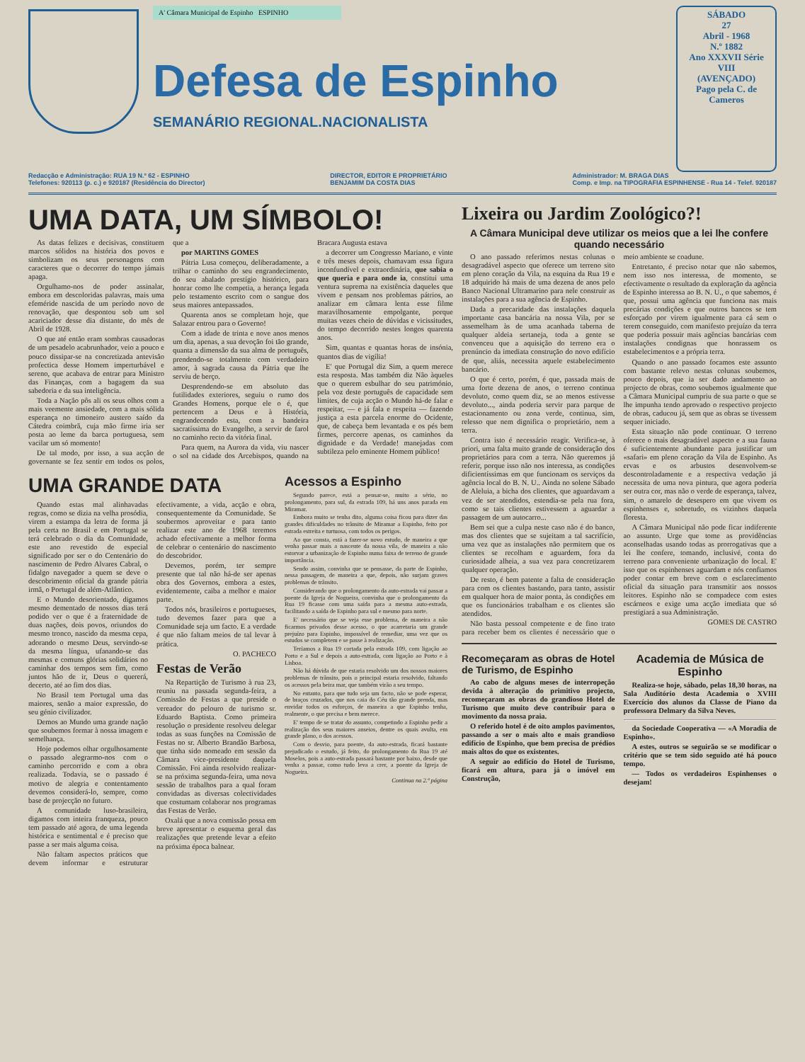A' Câmara Municipal de Espinho ESPINHO
Defesa de Espinho
SEMANÁRIO REGIONAL.NACIONALISTA
SÁBADO
27
Abril - 1968
N.º 1882
Ano XXXVII Série VIII
(AVENÇADO)
Pago pela C. de Cameros
Redacção e Administração: RUA 19 N.º 62 - ESPINHO
Telefones: 920113 (p. c.) e 920187 (Residência do Director)
DIRECTOR, EDITOR E PROPRIETÁRIO
BENJAMIM DA COSTA DIAS
Administrador: M. BRAGA DIAS
Comp. e Imp. na TIPOGRAFIA ESPINHENSE - Rua 14 - Telef. 920187
UMA DATA, UM SÍMBOLO!
As datas felizes e decisivas, constituem marcos sólidos na história dos povos e simbolizam os seus personagens com caracteres que o decorrer do tempo jámais apaga.
Orgulhamo-nos de poder assinalar, embora em descoloridas palavras, mais uma efeméride nascida de um período novo de renovação, que despontou sob um sol acariciador desse dia distante, do mês de Abril de 1928.
O que até então eram sombras causadoras de um pesadelo acabrunhador, veio a pouco e pouco dissipar-se na concretizada antevisão profectica desse Homem imperturbável e sereno, que acabava de entrar para Ministro das Finanças, com a bagagem da sua sabedoria e da sua inteligência.
Toda a Nação pôs ali os seus olhos com a mais veemente ansiedade, com a mais sólida esperança no timoneiro austero saído da Cátedra coimbrã, cuja mão firme iria ser posta ao leme da barca portuguesa, sem vacilar um só momento!
De tal modo, por isso, a sua acção de governante se fez sentir em todos os polos, que a
por MARTINS GOMES
Pátria Lusa começou, deliberadamente, a trilhar o caminho do seu engrandecimento, do seu abalado prestígio histórico, para honrar como lhe competia, a herança legada pelo testamento escrito com o sangue dos seus maiores antepassados.
Quarenta anos se completam hoje, que Salazar entrou para o Governo!
Com a idade de trinta e nove anos menos um dia, apenas, a sua devoção foi tão grande, quanta a dimensão da sua alma de português, prendendo-se totalmente com verdadeiro amor, à sagrada causa da Pátria que lhe serviu de berço.
Desprendendo-se em absoluto das futilidades exteriores, seguiu o rumo dos Grandes Homens, porque ele o é, que pertencem a Deus e à História, engrandecendo esta, com a bandeira sacratíssima do Evangelho, a servir de farol no caminho recto da vitória final.
Para quem, na Aurora da vida, viu nascer o sol na cidade dos Arcebispos, quando na Bracara Augusta estava
a decorrer um Congresso Mariano, e vinte e três meses depois, chamavam essa figura inconfundível e extraordinária, que sabia o que queria e para onde ia, constitui uma ventura suprema na existência daqueles que vivem e pensam nos problemas pátrios, ao analizar em câmara lenta esse filme maravilhosamente empolgante, porque muitas vezes cheio de dúvidas e vicissitudes, do tempo decorrido nestes longos quarenta anos.
Sim, quantas e quantas horas de insónia, quantos dias de vigília!
E' que Portugal diz Sim, a quem merece esta resposta. Mas também diz Não àqueles que o querem esbulhar do seu património, pela voz deste português de capacidade sem limites, de cuja acção o Mundo há-de falar e respeitar, — e já fala e respeita — fazendo justiça a esta parcela enorme do Ocidente, que, de cabeça bem levantada e os pés bem firmes, percorre apenas, os caminhos da dignidade e da Verdade! manejadas com subtileza pelo eminente Homem público!
UMA GRANDE DATA
Quando estas mal alinhavadas regras, como se dizia na velha prosódia, virem a estampa da letra de forma já pela certa no Brasil e em Portugal se terá celebrado o dia da Comunidade, este ano revestido de especial significado por ser o do Centenário do nascimento de Pedro Alvares Cabral, o fidalgo navegador a quem se deve o descobrimento oficial da grande pátria irmã, o Portugal de além-Atlântico.
E o Mundo desorientado, digamos mesmo dementado de nossos dias terá podido ver o que é a fraternidade de duas nações, dois povos, oriundos do mesmo tronco, nascido da mesma cepa, adorando o mesmo Deus, servindo-se da mesma língua, ufanando-se das mesmas e comuns glórias solidários no caminhar dos tempos sem fim, como juntos hão de ir, Deus o quererá, decerto, até ao fim dos dias.
No Brasil tem Portugal uma das maiores, senão a maior expressão, do seu génio civilizador.
Demos ao Mundo uma grande nação que soubemos formar à nossa imagem e semelhança.
Hoje podemos olhar orgulhosamente o passado alegrarmo-nos com o caminho percorrido e com a obra realizada. Todavia, se o passado é motivo de alegria e contentamento devemos considerá-lo, sempre, como base de projecção no futuro.
A comunidade luso-brasileira, digamos com inteira franqueza, pouco tem passado até agora, de uma legenda histórica e sentimental e é preciso que passe a ser mais alguma coisa.
Não faltam aspectos práticos que devem informar e estruturar efectivamente, a vida, acção e obra, consequentemente da Comunidade. Se soubermos aproveitar e para tanto realizar este ano de 1968 teremos achado efectivamente a melhor forma de celebrar o centenário do nascimento do descobridor.
Devemos, porém, ter sempre presente que tal não há-de ser apenas obra dos Governos, embora a estes, evidentemente, caiba a melhor e maior parte.
Todos nós, brasileiros e portugueses, tudo devemos fazer para que a Comunidade seja um facto. E a verdade é que não faltam meios de tal levar à prática.
O. PACHECO
Festas de Verão
Na Repartição de Turismo à rua 23, reuniu na passada segunda-feira, a Comissão de Festas a que preside o vereador do pelouro de turismo sr. Eduardo Baptista. Como primeira resolução o presidente resolveu delegar todas as suas funções na Comissão de Festas no sr. Alberto Brandão Barbosa, que tinha sido nomeado em sessão da Câmara vice-presidente daquela Comissão. Foi ainda resolvido realizar-se na próxima segunda-feira, uma nova sessão de trabalhos para a qual foram convidadas as diversas colectividades que costumam colaborar nos programas das Festas de Verão.
Oxalá que a nova comissão possa em breve apresentar o esquema geral das realizações que pretende levar a efeito na próxima época balnear.
Acessos a Espinho
Segundo parece, está a pensar-se, muito a sério, no prolongamento, para sul, da estrada 109, há uns anos parada em Miramar.
Embora muito se tenha dito, alguma coisa ficou para dizer das grandes dificuldades no trânsito de Miramar a Espinho, feito por estrada estreita e turtuosa, com todos os perigos.
Ao que consta, está a fazer-se novo estudo, de maneira a que venha passar mais a nascente da nossa vila, de maneira a não estorvar a urbanização de Espinho numa faixa de terreno de grande importância.
Sendo assim, convinha que se pensasse, da parte de Espinho, nessa passagem, de maneira a que, depois, não surjam graves problemas de trânsito.
Considerando que o prolongamento da auto-estrada vai passar a poente da Igreja de Nogueira, convinha que o prolongamento da Rua 19 ficasse com uma saída para a mesma auto-estrada, facilitando a saída de Espinho para sul e mesmo para norte.
E' necessário que se veja esse problema, de maneira a não ficarmos privados desse acesso, o que acarretaria um grande prejuízo para Espinho, impossível de remediar, uma vez que os estudos se completem e se passe à realização.
Teríamos a Rua 19 cortada pela estrada 109, com ligação ao Porto e a Sul e depois a auto-estrada, com ligação ao Porto e à Lisboa.
Não há dúvida de que estaria resolvido um dos nossos maiores problemas de trânsito, pois o principal estaria resolvido, faltando os acessos pela beira mar, que também virão a seu tempo.
No entanto, para que tudo seja um facto, não se pode esperar, de braços cruzados, que nos caia do Céu tão grande prenda, mas envidar todos os esforços, de maneira a que Espinho tenha, realmente, o que precisa e bem merece.
E' tempo de se tratar do assunto, competindo a Espinho pedir a realização dos seus maiores anseios, dentre os quais avulta, em grande plano, o dos acessos.
Com o desvio, para poente, da auto-estrada, ficará bastante prejudicado o estudo, já feito, do prolongamento da Rua 19 até Moselos, pois a auto-estrada passará bastante por baixo, desde que venha a passar, como tudo leva a crer, a poente da Igreja de Nogueira.
Continua na 2.ª página
Lixeira ou Jardim Zoológico?!
A Câmara Municipal deve utilizar os meios que a lei lhe confere quando necessário
O ano passado referimos nestas colunas o desagradável aspecto que oferece um terreno sito em pleno coração da Vila, na esquina da Rua 19 e 18 adquirido há mais de uma dezena de anos pelo Banco Nacional Ultramarino para nele construir as instalações para a sua agência de Espinho.
Dada a precaridade das instalações daquela importante casa bancária na nossa Vila, por se assemelham às de uma acanhada taberna de qualquer aldeia sertaneja, toda a gente se convenceu que a aquisição do terreno era o prenúncio da imediata construção do novo edifício de que, aliás, necessita aquele estabelecimento bancário.
O que é certo, porém, é que, passada mais de uma forte dezena de anos, o terreno continua devoluto, como quem diz, se ao menos estivesse devoluto..., ainda poderia servir para parque de estacionamento ou zona verde, continua, sim, relesso que nem dignifica o proprietário, nem a terra.
Contra isto é necessário reagir. Verifica-se, à priori, uma falta muito grande de consideração dos proprietários para com a terra. Não queremos já referir, porque isso não nos interessa, as condições dificientíssimas em que funcionam os serviços da agência local do B. N. U.. Ainda no solene Sábado de Aleluia, a bicha dos clientes, que aguardavam a vez de ser atendidos, estendia-se pela rua fora, como se tais clientes estivessem a aguardar a passagem de um autocarro...
Bem sei que a culpa neste caso não é do banco, mas dos clientes que se sujeitam a tal sacrifício, uma vez que as instalações não permitem que os clientes se recolham e aguardem, fora da curiosidade alheia, a sua vez para concretizarem qualquer operação.
De resto, é bem patente a falta de consideração para com os clientes bastando, para tanto, assistir em qualquer hora de maior ponta, às condições em que os funcionários trabalham e os clientes são atendidos.
Não basta pessoal competente e de fino trato para receber bem os clientes é necessário que o meio ambiente se coadune.
Entretanto, é preciso notar que não sabemos, nem isso nos interessa, de momento, se efectivamente o resultado da exploração da agência de Espinho interessa ao B. N. U., o que sabemos, é que, possui uma agência que funciona nas mais precárias condições e que outros bancos se tem esforçado por virem igualmente para cá sem o terem conseguido, com manifesto prejuízo da terra que poderia possuir mais agências bancárias com instalações condignas que honrassem os estabelecimentos e a própria terra.
Quando o ano passado focamos este assunto com bastante relevo nestas colunas soubemos, pouco depois, que ia ser dado andamento ao projecto de obras, como soubemos igualmente que a Câmara Municipal cumpriu de sua parte o que se lhe impunha tendo aprovado o respectivo projecto de obras, caducou já, sem que as obras se tivessem sequer iniciado.
Esta situação não pode continuar. O terreno oferece o mais desagradável aspecto e a sua fauna é suficientemente abundante para justificar um «safari» em pleno coração da Vila de Espinho. As ervas e os arbustos desenvolvem-se descontroladamente e a respectiva vedação já necessita de uma nova pintura, que agora poderia ser outra cor, mas não o verde de esperança, talvez, sim, o amarelo de desespero em que vivem os espinhenses e, sobretudo, os vizinhos daquela floresta.
A Câmara Municipal não pode ficar indiferente ao assunto. Urge que tome as providências aconselhadas usando todas as prorrogativas que a lei lhe confere, tomando, inclusivé, conta do terreno para conveniente urbanização do local. E' isso que os espinhenses aguardam e nós confiamos poder contar em breve com o esclarecimento oficial da situação para transmitir aos nossos leitores. Espinho não se compadece com estes escárneos e exige uma acção imediata que só prestigiará a sua Administração.
GOMES DE CASTRO
Recomeçaram as obras de Hotel de Turismo, de Espinho
Ao cabo de alguns meses de interropeção devida à alteração do primitivo projecto, recomeçaram as obras do grandioso Hotel de Turismo que muito deve contribuir para o movimento da nossa praia.
O referido hotel é de oito amplos pavimentos, passando a ser o mais alto e mais grandioso edifício de Espinho, que bem precisa de prédios mais altos do que os existentes.
A seguir ao edifício do Hotel de Turismo, ficará em altura, para já o imóvel em Construção,
Academia de Música de Espinho
Realiza-se hoje, sábado, pelas 18,30 horas, na Sala Auditório desta Academia o XVIII Exercício dos alunos da Classe de Piano da professora Delmary da Silva Neves.
da Sociedade Cooperativa — «A Moradia de Espinho».
A estes, outros se seguirão se se modificar o critério que se tem sido seguido até há pouco tempo.
— Todos os verdadeiros Espinhenses o desejam!